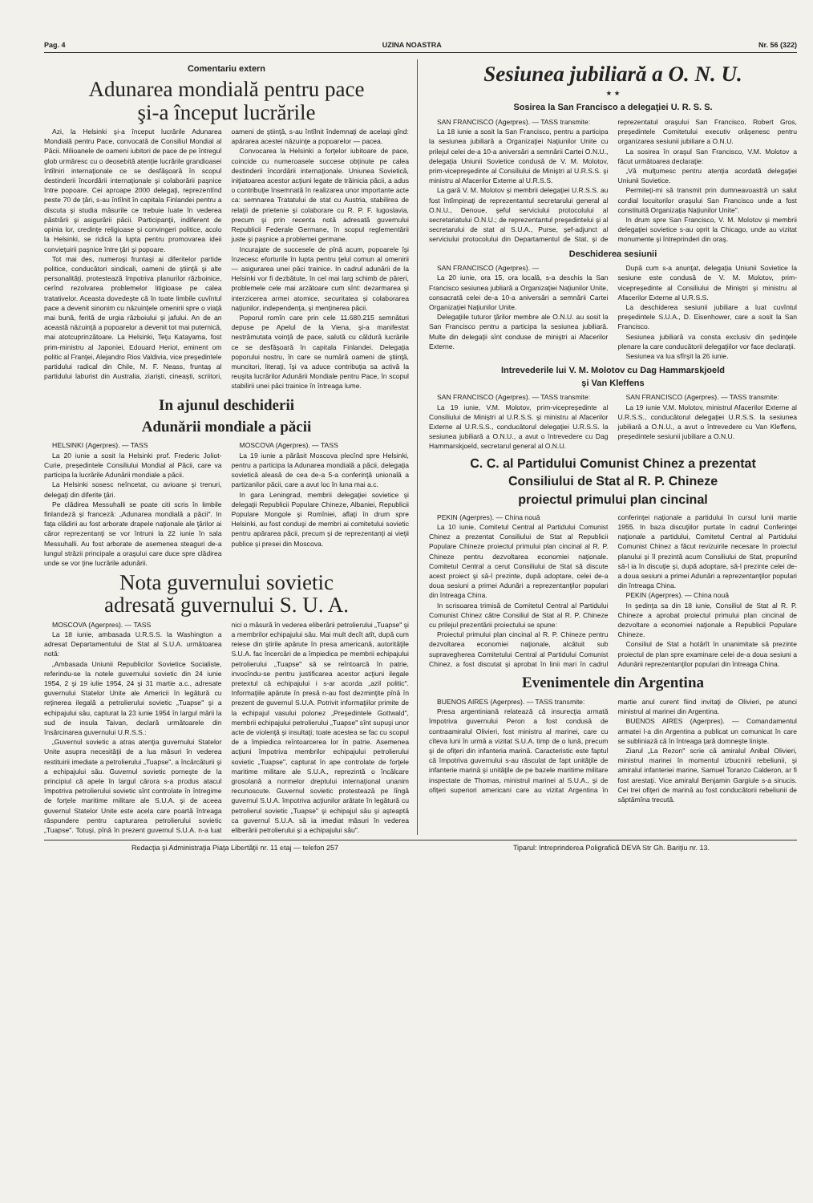Pag. 4 UZINA NOASTRA Nr. 56 (322)
Comentariu extern
Adunarea mondială pentru pace
şi-a început lucrările
Azi, la Helsinki şi-a început lucrările Adunarea Mondială pentru Pace, convocată de Consiliul Mondial al Păcii. Milioanele de oameni iubitori de pace de pe întregul glob urmăresc cu o deosebită atenţie lucrările grandioasei întîlniri internaţionale ce se desfăşoară în scopul destinderii încordării internaţionale şi colaborării paşnice între popoare. Cei aproape 2000 delegaţi, reprezentînd peste 70 de ţări, s-au întîlnit în capitala Finlandei pentru a discuta şi studia măsurile ce trebuie luate în vederea păstrării şi asigurării păcii. Participanţii, indiferent de opinia lor, credinţe religioase şi convingeri politice, acolo la Helsinki, se ridică la lupta pentru promovarea ideii convieţuirii paşnice între ţări şi popoare.
Tot mai des, numeroşi fruntaşi ai diferitelor partide politice, conducători sindicali, oameni de ştiinţă şi alte personalităţi, protestează împotriva planurilor războinice, cerînd rezolvarea problemelor litigioase pe calea tratativelor. Aceasta dovedeşte că în toate limbile cuvîntul pace a devenit sinonim cu năzuinţele omenirii spre o viaţă mai bună, ferită de urgia războiului şi jafului. An de an această năzuinţă a popoarelor a devenit tot mai puternică, mai atotcuprinzătoare. La Helsinki, Teţu Katayama, fost prim-ministru al Japoniei, Edouard Heriot, eminent om politic al Franţei, Alejandro Rios Valdivia, vice preşedintele partidului radical din Chile, M. F. Neass, fruntaş al partidului laburist din Australia, ziarişti, cineaşti, scriitori, oameni de ştiinţă, s-au întîlnit îndemnaţi de acelaşi gînd: apărarea acestei năzuinţe a popoarelor — pacea.
Convocarea la Helsinki a forţelor iubitoare de pace, coincide cu numeroasele succese obţinute pe calea destinderii încordării internaţionale. Uniunea Sovietică, iniţiatoarea acestor acţiuni legate de trăinicia păcii, a adus o contribuţie însemnată în realizarea unor importante acte ca: semnarea Tratatului de stat cu Austria, stabilirea de relaţii de prietenie şi colaborare cu R. P. F. Iugoslavia, precum şi prin recenta notă adresată guvernului Republicii Federale Germane, în scopul reglementării juste şi paşnice a problemei germane.
Incurajate de succesele de pînă acum, popoarele îşi înzecesc eforturile în lupta pentru ţelul comun al omenirii — asigurarea unei păci trainice. In cadrul adunării de la Helsinki vor fi dezbătute, în cel mai larg schimb de păreri, problemele cele mai arzătoare cum sînt: dezarmarea şi interzicerea armei atomice, securitatea şi colaborarea naţiunilor, independenţa, şi menţinerea păcii.
Poporul romîn care prin cele 11.680.215 semnături depuse pe Apelul de la Viena, şi-a manifestat nestrămutata voinţă de pace, salută cu căldură lucrările ce se desfăşoară în capitala Finlandei. Delegaţia poporului nostru, în care se numără oameni de ştiinţă, muncitori, literaţi, îşi va aduce contribuţia sa activă la reuşita lucrărilor Adunării Mondiale pentru Pace, în scopul stabilirii unei păci trainice în întreaga lume.
In ajunul deschiderii
Adunării mondiale a păcii
HELSINKI (Agerpres). — TASS
La 20 iunie a sosit la Helsinki prof. Frederic Joliot-Curie, preşedintele Consiliului Mondial al Păcii, care va participa la lucrările Adunării mondiale a păcii.
La Helsinki sosesc neîncetat, cu avioane şi trenuri, delegaţi din diferite ţări.
Pe clădirea Messuhalli se poate citi scris în limbile finlandeză şi franceză: „Adunarea mondială a păcii". In faţa clădirii au fost arborate drapele naţionale ale ţărilor ai căror reprezentanţi se vor întruni la 22 iunie în sala Messuhalli. Au fost arborate de asemenea steaguri de-a lungul străzii principale a oraşului care duce spre clădirea unde se vor ţine lucrările adunării.
MOSCOVA (Agerpres). — TASS
La 19 iunie a părăsit Moscova plecînd spre Helsinki, pentru a participa la Adunarea mondială a păcii, delegaţia sovietică aleasă de cea de-a 5-a conferinţă unională a partizanilor păcii, care a avut loc în luna mai a.c.
In gara Leningrad, membrii delegaţiei sovietice şi delegaţii Republicii Populare Chineze, Albaniei, Republicii Populare Mongole şi Romîniei, aflaţi în drum spre Helsinki, au fost conduşi de membri ai comitetului sovietic pentru apărarea păcii, precum şi de reprezentanţi ai vieţii publice şi presei din Moscova.
Nota guvernului sovietic
adresată guvernului S. U. A.
MOSCOVA (Agerpres). — TASS
La 18 iunie, ambasada U.R.S.S. la Washington a adresat Departamentului de Stat al S.U.A. următoarea notă:
„Ambasada Uniunii Republicilor Sovietice Socialiste, referindu-se la notele guvernului sovietic din 24 iunie 1954, 2 şi 19 iulie 1954, 24 şi 31 martie a.c., adresate guvernului Statelor Unite ale Americii în legătură cu reţinerea ilegală a petrolierului sovietic „Tuapse" şi a echipajului său, capturat la 23 iunie 1954 în largul mării la sud de insula Taivan, declară următoarele din însărcinarea guvernului U.R.S.S.:
„Guvernul sovietic a atras atenţia guvernului Statelor Unite asupra necesităţii de a lua măsuri în vederea restituirii imediate a petrolierului „Tuapse", a încărcăturii şi a echipajului său. Guvernul sovietic porneşte de la principiul că apele în largul cărora s-a produs atacul împotriva petrolierului sovietic sînt controlate în întregime de forţele maritime militare ale S.U.A. şi de aceea guvernul Statelor Unite este acela care poartă întreaga răspundere pentru capturarea petrolierului sovietic „Tuapse". Totuşi, pînă în prezent guvernul S.U.A. n-a luat nici o măsură în vederea eliberării petrolierului „Tuapse" şi a membrilor echipajului său. Mai mult decît atît, după cum reiese din ştirile apărute în presa americană, autorităţile S.U.A. fac încercări de a împiedica pe membrii echipajului petrolierului „Tuapse" să se reîntoarcă în patrie, invocîndu-se pentru justificarea acestor acţiuni ilegale pretextul că echipajului i s-ar acorda „azil politic". Informaţiile apărute în presă n-au fost dezminţite pînă în prezent de guvernul S.U.A. Potrivit informaţiilor primite de la echipajul vasului polonez „Preşedintele Gottwald", membrii echipajului petrolierului „Tuapse" sînt supuşi unor acte de violenţă şi insultaţi; toate acestea se fac cu scopul de a împiedica reîntoarcerea lor în patrie. Asemenea acţiuni împotriva membrilor echipajului petrolierului sovietic „Tuapse", capturat în ape controlate de forţele maritime militare ale S.U.A., reprezintă o încălcare grosolană a normelor dreptului internaţional unanim recunoscute. Guvernul sovietic protestează pe lîngă guvernul S.U.A. împotriva acţiunilor arătate în legătură cu petrolierul sovietic „Tuapse" şi echipajul său şi aşteaptă ca guvernul S.U.A. să ia imediat măsuri în vederea eliberării petrolierului şi a echipajului său".
Sesiunea jubiliară a O. N. U.
★ ★
Sosirea la San Francisco a delegaţiei U. R. S. S.
SAN FRANCISCO (Agerpres). — TASS transmite:
La 18 iunie a sosit la San Francisco, pentru a participa la sesiunea jubiliară a Organizaţiei Naţiunilor Unite cu prilejul celei de-a 10-a aniversări a semnării Cartei O.N.U., delegaţia Uniunii Sovietice condusă de V. M. Molotov, prim-vicepreşedinte al Consiliului de Miniştri al U.R.S.S. şi ministru al Afacerilor Externe al U.R.S.S.
La gară V. M. Molotov şi membrii delegaţiei U.R.S.S. au fost întîmpinaţi de reprezentantul secretarului general al O.N.U., Denoue, şeful serviciului protocolului al secretariatului O.N.U.; de reprezentantul preşedintelui şi al secretarului de stat al S.U.A., Purse, şef-adjunct al serviciului protocolului din Departamentul de Stat, şi de reprezentatul oraşului San Francisco, Robert Gros, preşedintele Comitetului executiv orăşenesc pentru organizarea sesiunii jubiliare a O.N.U.
La sosirea în oraşul San Francisco, V.M. Molotov a făcut următoarea declaraţie:
„Vă mulţumesc pentru atenţia acordată delegaţiei Uniunii Sovietice.
Permiteţi-mi să transmit prin dumneavoastră un salut cordial locuitorilor oraşului San Francisco unde a fost constituită Organizaţia Naţiunilor Unite".
In drum spre San Francisco, V. M. Molotov şi membrii delegaţiei sovietice s-au oprit la Chicago, unde au vizitat monumente şi întreprinderi din oraş.
Deschiderea sesiunii
SAN FRANCISCO (Agerpres). —
La 20 iunie, ora 15, ora locală, s-a deschis la San Francisco sesiunea jubliară a Organizaţiei Naţiunilor Unite, consacrată celei de-a 10-a aniversări a semnării Cartei Organizaţiei Naţiunilor Unite.
Delegaţiile tuturor ţărilor membre ale O.N.U. au sosit la San Francisco pentru a participa la sesiunea jubiliară. Multe din delegaţii sînt conduse de miniştri ai Afacerilor Externe.
După cum s-a anunţat, delegaţia Uniunii Sovietice la sesiune este condusă de V. M. Molotov, prim-vicepreşedinte al Consiliului de Miniştri şi ministru al Afacerilor Externe al U.R.S.S.
La deschiderea sesiunii jubiliare a luat cuvîntul preşedintele S.U.A., D. Eisenhower, care a sosit la San Francisco.
Sesiunea jubiliară va consta exclusiv din şedinţele plenare la care conducătorii delegaţiilor vor face declaraţii.
Sesiunea va lua sfîrşit la 26 iunie.
Intrevederile lui V. M. Molotov cu Dag Hammarskjoeld
şi Van Kleffens
SAN FRANCISCO (Agerpres). — TASS transmite:
La 19 iunie, V.M. Molotov, prim-vicepreşedinte al Consiliului de Miniştri al U.R.S.S. şi ministru al Afacerilor Externe al U.R.S.S., conducătorul delegaţiei U.R.S.S. la sesiunea jubiliară a O.N.U., a avut o întrevedere cu Dag Hammarskjoeld, secretarul general al O.N.U.
SAN FRANCISCO (Agerpres). — TASS transmite:
La 19 iunie V.M. Molotov, ministrul Afacerilor Externe al U.R.S.S., conducătorul delegaţiei U.R.S.S. la sesiunea jubiliară a O.N.U., a avut o întrevedere cu Van Kleffens, preşedintele sesiunii jubiliare a O.N.U.
C. C. al Partidului Comunist Chinez a prezentat
Consiliului de Stat al R. P. Chineze
proiectul primului plan cincinal
PEKIN (Agerpres). — China nouă
La 10 iunie, Comitetul Central al Partidului Comunist Chinez a prezentat Consiliului de Stat al Republicii Populare Chineze proiectul primului plan cincinal al R. P. Chineze pentru dezvoltarea economiei naţionale. Comitetul Central a cerut Consiliului de Stat să discute acest proiect şi să-l prezinte, după adoptare, celei de-a doua sesiuni a primei Adunări a reprezentanţilor populari din întreaga China.
In scrisoarea trimisă de Comitetul Central al Partidului Comunist Chinez către Consiliul de Stat al R. P. Chineze cu prilejul prezentării proiectului se spune:
Proiectul primului plan cincinal al R. P. Chineze pentru dezvoltarea economiei naţionale, alcătuit sub supravegherea Comitetului Central al Partidului Comunist Chinez, a fost discutat şi aprobat în linii mari în cadrul conferinţei naţionale a partidului în cursul lunii martie 1955. In baza discuţiilor purtate în cadrul Conferinţei naţionale a partidului, Comitetul Central al Partidului Comunist Chinez a făcut revizuirile necesare în proiectul planului şi îl prezintă acum Consiliului de Stat, propunînd să-l ia în discuţie şi, după adoptare, să-l prezinte celei de-a doua sesiuni a primei Adunări a reprezentanţilor populari din întreaga China.
PEKIN (Agerpres). — China nouă
In şedinţa sa din 18 iunie, Consiliul de Stat al R. P. Chineze a aprobat proiectul primului plan cincinal de dezvoltare a economiei naţionale a Republicii Populare Chineze.
Consiliul de Stat a hotărît în unanimitate să prezinte proiectul de plan spre examinare celei de-a doua sesiuni a Adunării reprezentanţilor populari din întreaga China.
Evenimentele din Argentina
BUENOS AIRES (Agerpres). — TASS transmite:
Presa argentiniană relatează că insurecţia armată împotriva guvernului Peron a fost condusă de contraamiralul Olivieri, fost ministru al marinei, care cu cîteva luni în urmă a vizitat S.U.A. timp de o lună, precum şi de ofiţeri din infanteria marină. Caracteristic este faptul că împotriva guvernului s-au răsculat de fapt unităţile de infanterie marină şi unităţile de pe bazele maritime militare inspectate de Thomas, ministrul marinei al S.U.A., şi de ofiţeri superiori americani care au vizitat Argentina în martie anul curent fiind invitaţi de Olivieri, pe atunci ministrul al marinei din Argentina.
BUENOS AIRES (Agerpres). — Comandamentul armatei l-a din Argentina a publicat un comunicat în care se subliniază că în întreaga ţară domneşte linişte.
Ziarul „La Rezon" scrie că amiralul Anibal Olivieri, ministrul marinei în momentul izbucnirii rebeliunii, şi amiralul infanteriei marine, Samuel Toranzo Calderon, ar fi fost arestaţi. Vice amiralul Benjamin Gargiule s-a sinucis. Cei trei ofiţeri de marină au fost conducătorii rebeliunii de săptămîna trecută.
Redacţia şi Administraţia Piaţa Libertăţii nr. 11 etaj — telefon 257 Tiparul: Intreprinderea Poligrafică DEVA Str Gh. Bariţiu nr. 13.